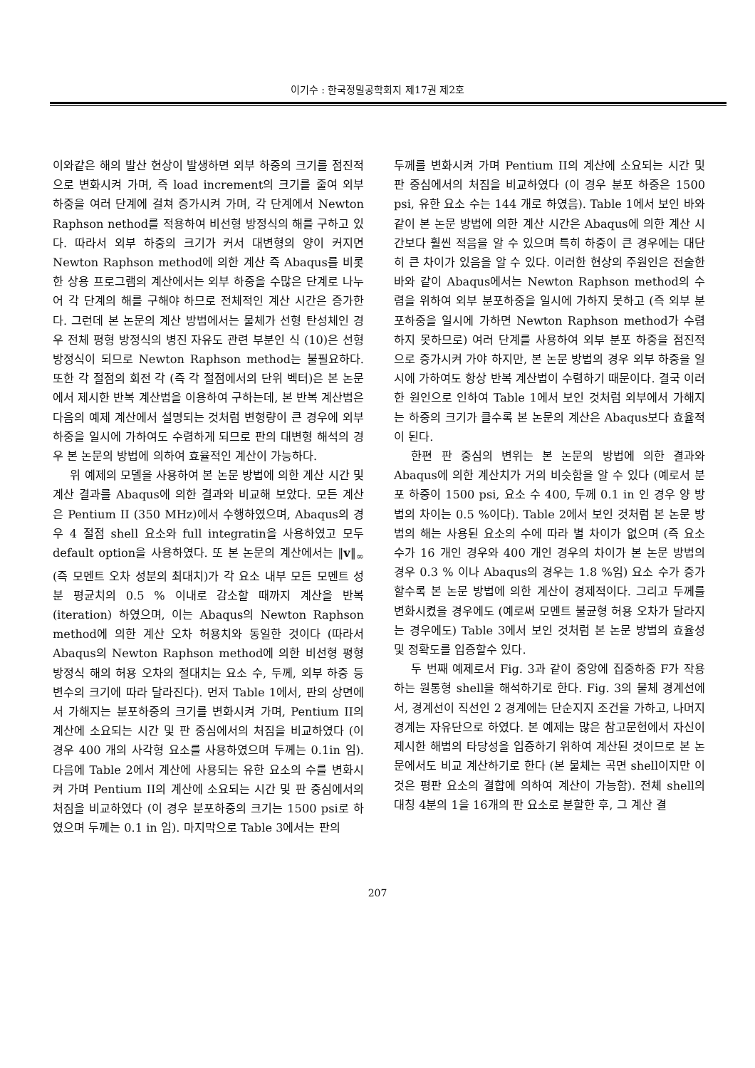이기수 : 한국정밀공학회지 제17권 제2호
이와같은 해의 발산 현상이 발생하면 외부 하중의 크기를 점진적으로 변화시켜 가며, 즉 load increment의 크기를 줄여 외부 하중을 여러 단계에 걸쳐 증가시켜 가며, 각 단계에서 Newton Raphson nethod를 적용하여 비선형 방정식의 해를 구하고 있다. 따라서 외부 하중의 크기가 커서 대변형의 양이 커지면 Newton Raphson method에 의한 계산 즉 Abaqus를 비롯한 상용 프로그램의 계산에서는 외부 하중을 수많은 단계로 나누어 각 단계의 해를 구해야 하므로 전체적인 계산 시간은 증가한다. 그런데 본 논문의 계산 방법에서는 물체가 선형 탄성체인 경우 전체 평형 방정식의 병진 자유도 관련 부분인 식 (10)은 선형 방정식이 되므로 Newton Raphson method는 불필요하다. 또한 각 절점의 회전 각 (즉 각 절점에서의 단위 벡터)은 본 논문에서 제시한 반복 계산법을 이용하여 구하는데, 본 반복 계산법은 다음의 예제 계산에서 설명되는 것처럼 변형량이 큰 경우에 외부 하중을 일시에 가하여도 수렴하게 되므로 판의 대변형 해석의 경우 본 논문의 방법에 의하여 효율적인 계산이 가능하다.
위 예제의 모델을 사용하여 본 논문 방법에 의한 계산 시간 및 계산 결과를 Abaqus에 의한 결과와 비교해 보았다. 모든 계산은 Pentium II (350 MHz)에서 수행하였으며, Abaqus의 경우 4 절점 shell 요소와 full integratin을 사용하였고 모두 default option을 사용하였다. 또 본 논문의 계산에서는 ‖v‖<sub>∞</sub> (즉 모멘트 오차 성분의 최대치)가 각 요소 내부 모든 모멘트 성분 평균치의 0.5 % 이내로 감소할 때까지 계산을 반복 (iteration) 하였으며, 이는 Abaqus의 Newton Raphson method에 의한 계산 오차 허용치와 동일한 것이다 (따라서 Abaqus의 Newton Raphson method에 의한 비선형 평형 방정식 해의 허용 오차의 절대치는 요소 수, 두께, 외부 하중 등 변수의 크기에 따라 달라진다). 먼저 Table 1에서, 판의 상면에서 가해지는 분포하중의 크기를 변화시켜 가며, Pentium II의 계산에 소요되는 시간 및 판 중심에서의 처짐을 비교하였다 (이 경우 400 개의 사각형 요소를 사용하였으며 두께는 0.1in 임). 다음에 Table 2에서 계산에 사용되는 유한 요소의 수를 변화시켜 가며 Pentium II의 계산에 소요되는 시간 및 판 중심에서의 처짐을 비교하였다 (이 경우 분포하중의 크기는 1500 psi로 하였으며 두께는 0.1 in 임). 마지막으로 Table 3에서는 판의
두께를 변화시켜 가며 Pentium II의 계산에 소요되는 시간 및 판 중심에서의 처짐을 비교하였다 (이 경우 분포 하중은 1500 psi, 유한 요소 수는 144 개로 하였음). Table 1에서 보인 바와 같이 본 논문 방법에 의한 계산 시간은 Abaqus에 의한 계산 시간보다 훨씬 적음을 알 수 있으며 특히 하중이 큰 경우에는 대단히 큰 차이가 있음을 알 수 있다. 이러한 현상의 주원인은 전술한 바와 같이 Abaqus에서는 Newton Raphson method의 수렴을 위하여 외부 분포하중을 일시에 가하지 못하고 (즉 외부 분포하중을 일시에 가하면 Newton Raphson method가 수렴하지 못하므로) 여러 단계를 사용하여 외부 분포 하중을 점진적으로 증가시켜 가야 하지만, 본 논문 방법의 경우 외부 하중을 일시에 가하여도 항상 반복 계산법이 수렴하기 때문이다. 결국 이러한 원인으로 인하여 Table 1에서 보인 것처럼 외부에서 가해지는 하중의 크기가 클수록 본 논문의 계산은 Abaqus보다 효율적이 된다.
한편 판 중심의 변위는 본 논문의 방법에 의한 결과와 Abaqus에 의한 계산치가 거의 비슷함을 알 수 있다 (예로서 분포 하중이 1500 psi, 요소 수 400, 두께 0.1 in 인 경우 양 방법의 차이는 0.5 %이다). Table 2에서 보인 것처럼 본 논문 방법의 해는 사용된 요소의 수에 따라 별 차이가 없으며 (즉 요소 수가 16 개인 경우와 400 개인 경우의 차이가 본 논문 방법의 경우 0.3 % 이나 Abaqus의 경우는 1.8 %임) 요소 수가 증가할수록 본 논문 방법에 의한 계산이 경제적이다. 그리고 두께를 변화시켰을 경우에도 (예로써 모멘트 불균형 허용 오차가 달라지는 경우에도) Table 3에서 보인 것처럼 본 논문 방법의 효율성 및 정확도를 입증할수 있다.
두 번째 예제로서 Fig. 3과 같이 중앙에 집중하중 F가 작용하는 원통형 shell을 해석하기로 한다. Fig. 3의 물체 경계선에서, 경계선이 직선인 2 경계에는 단순지지 조건을 가하고, 나머지 경계는 자유단으로 하였다. 본 예제는 많은 참고문헌에서 자신이 제시한 해법의 타당성을 입증하기 위하여 계산된 것이므로 본 논문에서도 비교 계산하기로 한다 (본 물체는 곡면 shell이지만 이것은 평판 요소의 결합에 의하여 계산이 가능함). 전체 shell의 대칭 4분의 1을 16개의 판 요소로 분할한 후, 그 계산 결
207